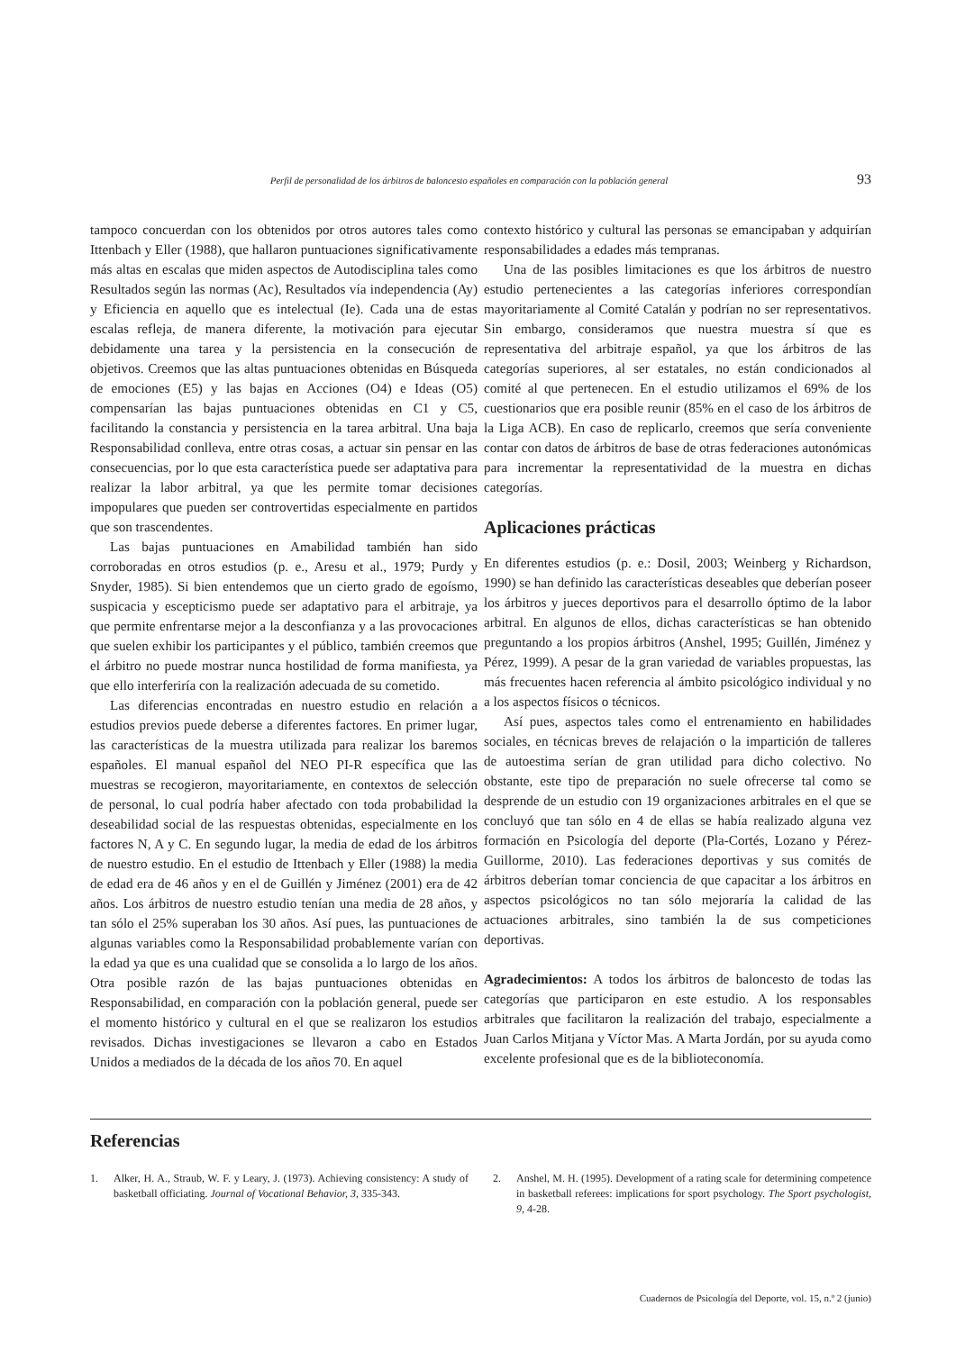Perfil de personalidad de los árbitros de baloncesto españoles en comparación con la población general 93
tampoco concuerdan con los obtenidos por otros autores tales como Ittenbach y Eller (1988), que hallaron puntuaciones significativamente más altas en escalas que miden aspectos de Autodisciplina tales como Resultados según las normas (Ac), Resultados vía independencia (Ay) y Eficiencia en aquello que es intelectual (Ie). Cada una de estas escalas refleja, de manera diferente, la motivación para ejecutar debidamente una tarea y la persistencia en la consecución de objetivos. Creemos que las altas puntuaciones obtenidas en Búsqueda de emociones (E5) y las bajas en Acciones (O4) e Ideas (O5) compensarían las bajas puntuaciones obtenidas en C1 y C5, facilitando la constancia y persistencia en la tarea arbitral. Una baja Responsabilidad conlleva, entre otras cosas, a actuar sin pensar en las consecuencias, por lo que esta característica puede ser adaptativa para realizar la labor arbitral, ya que les permite tomar decisiones impopulares que pueden ser controvertidas especialmente en partidos que son trascendentes.
Las bajas puntuaciones en Amabilidad también han sido corroboradas en otros estudios (p. e., Aresu et al., 1979; Purdy y Snyder, 1985). Si bien entendemos que un cierto grado de egoísmo, suspicacia y escepticismo puede ser adaptativo para el arbitraje, ya que permite enfrentarse mejor a la desconfianza y a las provocaciones que suelen exhibir los participantes y el público, también creemos que el árbitro no puede mostrar nunca hostilidad de forma manifiesta, ya que ello interferiría con la realización adecuada de su cometido.
Las diferencias encontradas en nuestro estudio en relación a estudios previos puede deberse a diferentes factores. En primer lugar, las características de la muestra utilizada para realizar los baremos españoles. El manual español del NEO PI-R específica que las muestras se recogieron, mayoritariamente, en contextos de selección de personal, lo cual podría haber afectado con toda probabilidad la deseabilidad social de las respuestas obtenidas, especialmente en los factores N, A y C. En segundo lugar, la media de edad de los árbitros de nuestro estudio. En el estudio de Ittenbach y Eller (1988) la media de edad era de 46 años y en el de Guillén y Jiménez (2001) era de 42 años. Los árbitros de nuestro estudio tenían una media de 28 años, y tan sólo el 25% superaban los 30 años. Así pues, las puntuaciones de algunas variables como la Responsabilidad probablemente varían con la edad ya que es una cualidad que se consolida a lo largo de los años. Otra posible razón de las bajas puntuaciones obtenidas en Responsabilidad, en comparación con la población general, puede ser el momento histórico y cultural en el que se realizaron los estudios revisados. Dichas investigaciones se llevaron a cabo en Estados Unidos a mediados de la década de los años 70. En aquel
contexto histórico y cultural las personas se emancipaban y adquirían responsabilidades a edades más tempranas.
Una de las posibles limitaciones es que los árbitros de nuestro estudio pertenecientes a las categorías inferiores correspondían mayoritariamente al Comité Catalán y podrían no ser representativos. Sin embargo, consideramos que nuestra muestra sí que es representativa del arbitraje español, ya que los árbitros de las categorías superiores, al ser estatales, no están condicionados al comité al que pertenecen. En el estudio utilizamos el 69% de los cuestionarios que era posible reunir (85% en el caso de los árbitros de la Liga ACB). En caso de replicarlo, creemos que sería conveniente contar con datos de árbitros de base de otras federaciones autonómicas para incrementar la representatividad de la muestra en dichas categorías.
Aplicaciones prácticas
En diferentes estudios (p. e.: Dosil, 2003; Weinberg y Richardson, 1990) se han definido las características deseables que deberían poseer los árbitros y jueces deportivos para el desarrollo óptimo de la labor arbitral. En algunos de ellos, dichas características se han obtenido preguntando a los propios árbitros (Anshel, 1995; Guillén, Jiménez y Pérez, 1999). A pesar de la gran variedad de variables propuestas, las más frecuentes hacen referencia al ámbito psicológico individual y no a los aspectos físicos o técnicos.
Así pues, aspectos tales como el entrenamiento en habilidades sociales, en técnicas breves de relajación o la impartición de talleres de autoestima serían de gran utilidad para dicho colectivo. No obstante, este tipo de preparación no suele ofrecerse tal como se desprende de un estudio con 19 organizaciones arbitrales en el que se concluyó que tan sólo en 4 de ellas se había realizado alguna vez formación en Psicología del deporte (Pla-Cortés, Lozano y Pérez-Guillorme, 2010). Las federaciones deportivas y sus comités de árbitros deberían tomar conciencia de que capacitar a los árbitros en aspectos psicológicos no tan sólo mejoraría la calidad de las actuaciones arbitrales, sino también la de sus competiciones deportivas.
Agradecimientos: A todos los árbitros de baloncesto de todas las categorías que participaron en este estudio. A los responsables arbitrales que facilitaron la realización del trabajo, especialmente a Juan Carlos Mitjana y Víctor Mas. A Marta Jordán, por su ayuda como excelente profesional que es de la biblioteconomía.
Referencias
1. Alker, H. A., Straub, W. F. y Leary, J. (1973). Achieving consistency: A study of basketball officiating. Journal of Vocational Behavior, 3, 335-343.
2. Anshel, M. H. (1995). Development of a rating scale for determining competence in basketball referees: implications for sport psychology. The Sport psychologist, 9, 4-28.
Cuadernos de Psicología del Deporte, vol. 15, n.º 2 (junio)